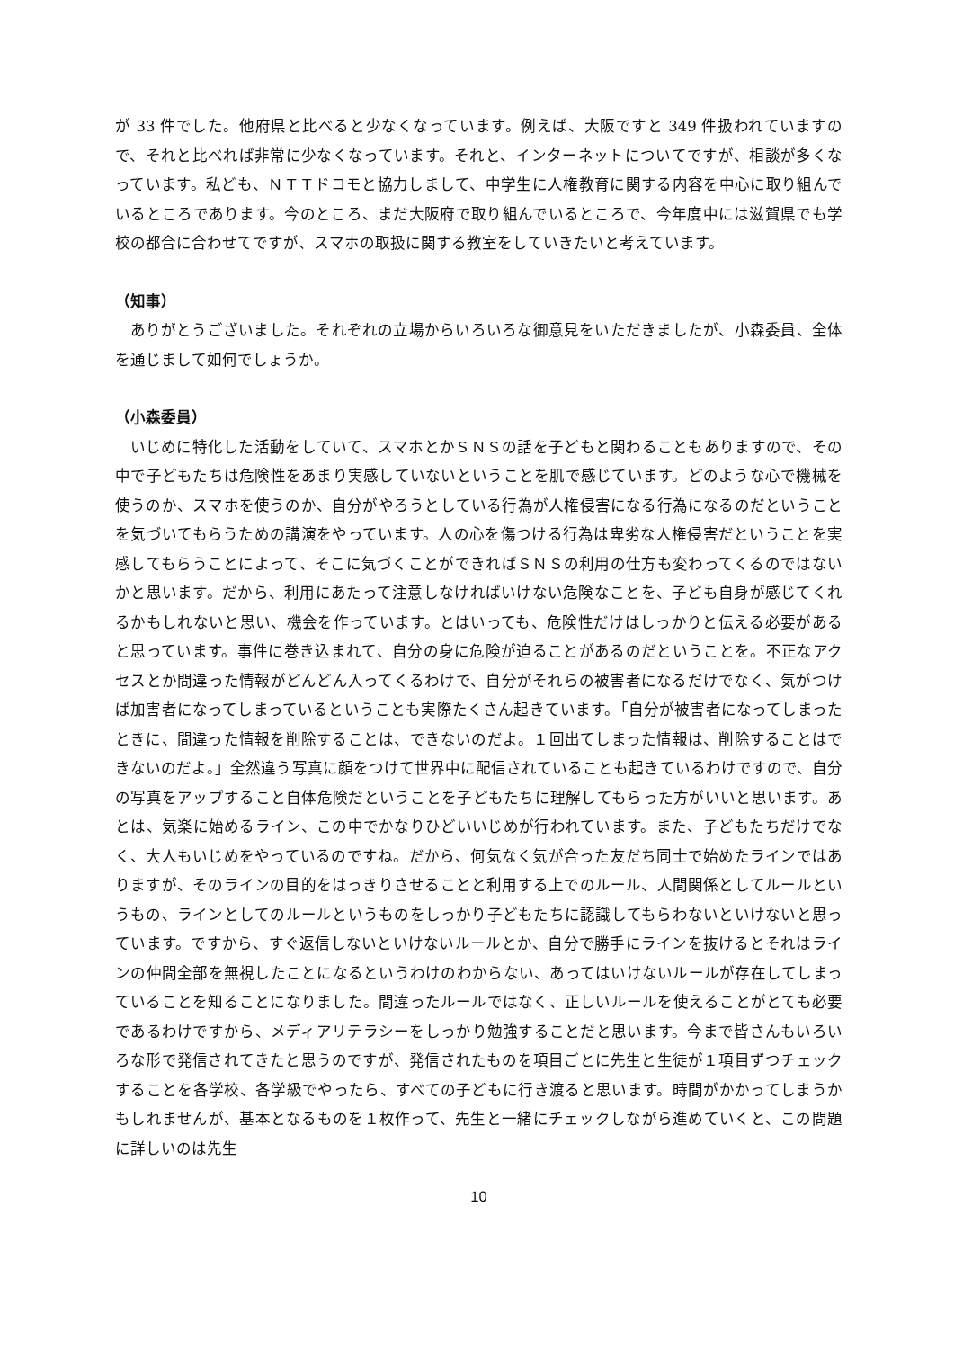が 33 件でした。他府県と比べると少なくなっています。例えば、大阪ですと 349 件扱われていますので、それと比べれば非常に少なくなっています。それと、インターネットについてですが、相談が多くなっています。私ども、ＮＴＴドコモと協力しまして、中学生に人権教育に関する内容を中心に取り組んでいるところであります。今のところ、まだ大阪府で取り組んでいるところで、今年度中には滋賀県でも学校の都合に合わせてですが、スマホの取扱に関する教室をしていきたいと考えています。
（知事）
ありがとうございました。それぞれの立場からいろいろな御意見をいただきましたが、小森委員、全体を通じまして如何でしょうか。
（小森委員）
いじめに特化した活動をしていて、スマホとかＳＮＳの話を子どもと関わることもありますので、その中で子どもたちは危険性をあまり実感していないということを肌で感じています。どのような心で機械を使うのか、スマホを使うのか、自分がやろうとしている行為が人権侵害になる行為になるのだということを気づいてもらうための講演をやっています。人の心を傷つける行為は卑劣な人権侵害だということを実感してもらうことによって、そこに気づくことができればＳＮＳの利用の仕方も変わってくるのではないかと思います。だから、利用にあたって注意しなければいけない危険なことを、子ども自身が感じてくれるかもしれないと思い、機会を作っています。とはいっても、危険性だけはしっかりと伝える必要があると思っています。事件に巻き込まれて、自分の身に危険が迫ることがあるのだということを。不正なアクセスとか間違った情報がどんどん入ってくるわけで、自分がそれらの被害者になるだけでなく、気がつけば加害者になってしまっているということも実際たくさん起きています。「自分が被害者になってしまったときに、間違った情報を削除することは、できないのだよ。１回出てしまった情報は、削除することはできないのだよ。」全然違う写真に顔をつけて世界中に配信されていることも起きているわけですので、自分の写真をアップすること自体危険だということを子どもたちに理解してもらった方がいいと思います。あとは、気楽に始めるライン、この中でかなりひどいいじめが行われています。また、子どもたちだけでなく、大人もいじめをやっているのですね。だから、何気なく気が合った友だち同士で始めたラインではありますが、そのラインの目的をはっきりさせることと利用する上でのルール、人間関係としてルールというもの、ラインとしてのルールというものをしっかり子どもたちに認識してもらわないといけないと思っています。ですから、すぐ返信しないといけないルールとか、自分で勝手にラインを抜けるとそれはラインの仲間全部を無視したことになるというわけのわからない、あってはいけないルールが存在してしまっていることを知ることになりました。間違ったルールではなく、正しいルールを使えることがとても必要であるわけですから、メディアリテラシーをしっかり勉強することだと思います。今まで皆さんもいろいろな形で発信されてきたと思うのですが、発信されたものを項目ごとに先生と生徒が１項目ずつチェックすることを各学校、各学級でやったら、すべての子どもに行き渡ると思います。時間がかかってしまうかもしれませんが、基本となるものを１枚作って、先生と一緒にチェックしながら進めていくと、この問題に詳しいのは先生
10